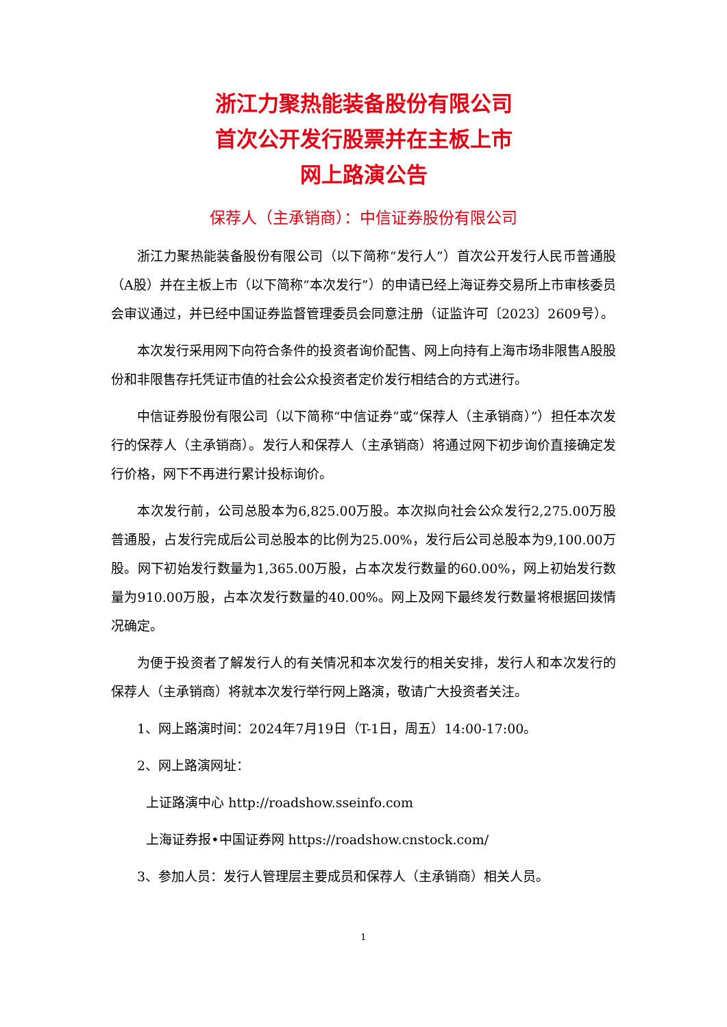浙江力聚热能装备股份有限公司
首次公开发行股票并在主板上市
网上路演公告
保荐人（主承销商）：中信证券股份有限公司
浙江力聚热能装备股份有限公司（以下简称“发行人”）首次公开发行人民币普通股（A股）并在主板上市（以下简称“本次发行”）的申请已经上海证券交易所上市审核委员会审议通过，并已经中国证券监督管理委员会同意注册（证监许可〔2023〕2609号）。
本次发行采用网下向符合条件的投资者询价配售、网上向持有上海市场非限售A股股份和非限售存托凭证市值的社会公众投资者定价发行相结合的方式进行。
中信证券股份有限公司（以下简称“中信证券”或“保荐人（主承销商）”）担任本次发行的保荐人（主承销商）。发行人和保荐人（主承销商）将通过网下初步询价直接确定发行价格，网下不再进行累计投标询价。
本次发行前，公司总股本为6,825.00万股。本次拟向社会公众发行2,275.00万股普通股，占发行完成后公司总股本的比例为25.00%，发行后公司总股本为9,100.00万股。网下初始发行数量为1,365.00万股，占本次发行数量的60.00%，网上初始发行数量为910.00万股，占本次发行数量的40.00%。网上及网下最终发行数量将根据回拨情况确定。
为便于投资者了解发行人的有关情况和本次发行的相关安排，发行人和本次发行的保荐人（主承销商）将就本次发行举行网上路演，敬请广大投资者关注。
1、网上路演时间：2024年7月19日（T-1日，周五）14:00-17:00。
2、网上路演网址：
上证路演中心 http://roadshow.sseinfo.com
上海证券报•中国证券网 https://roadshow.cnstock.com/
3、参加人员：发行人管理层主要成员和保荐人（主承销商）相关人员。
1